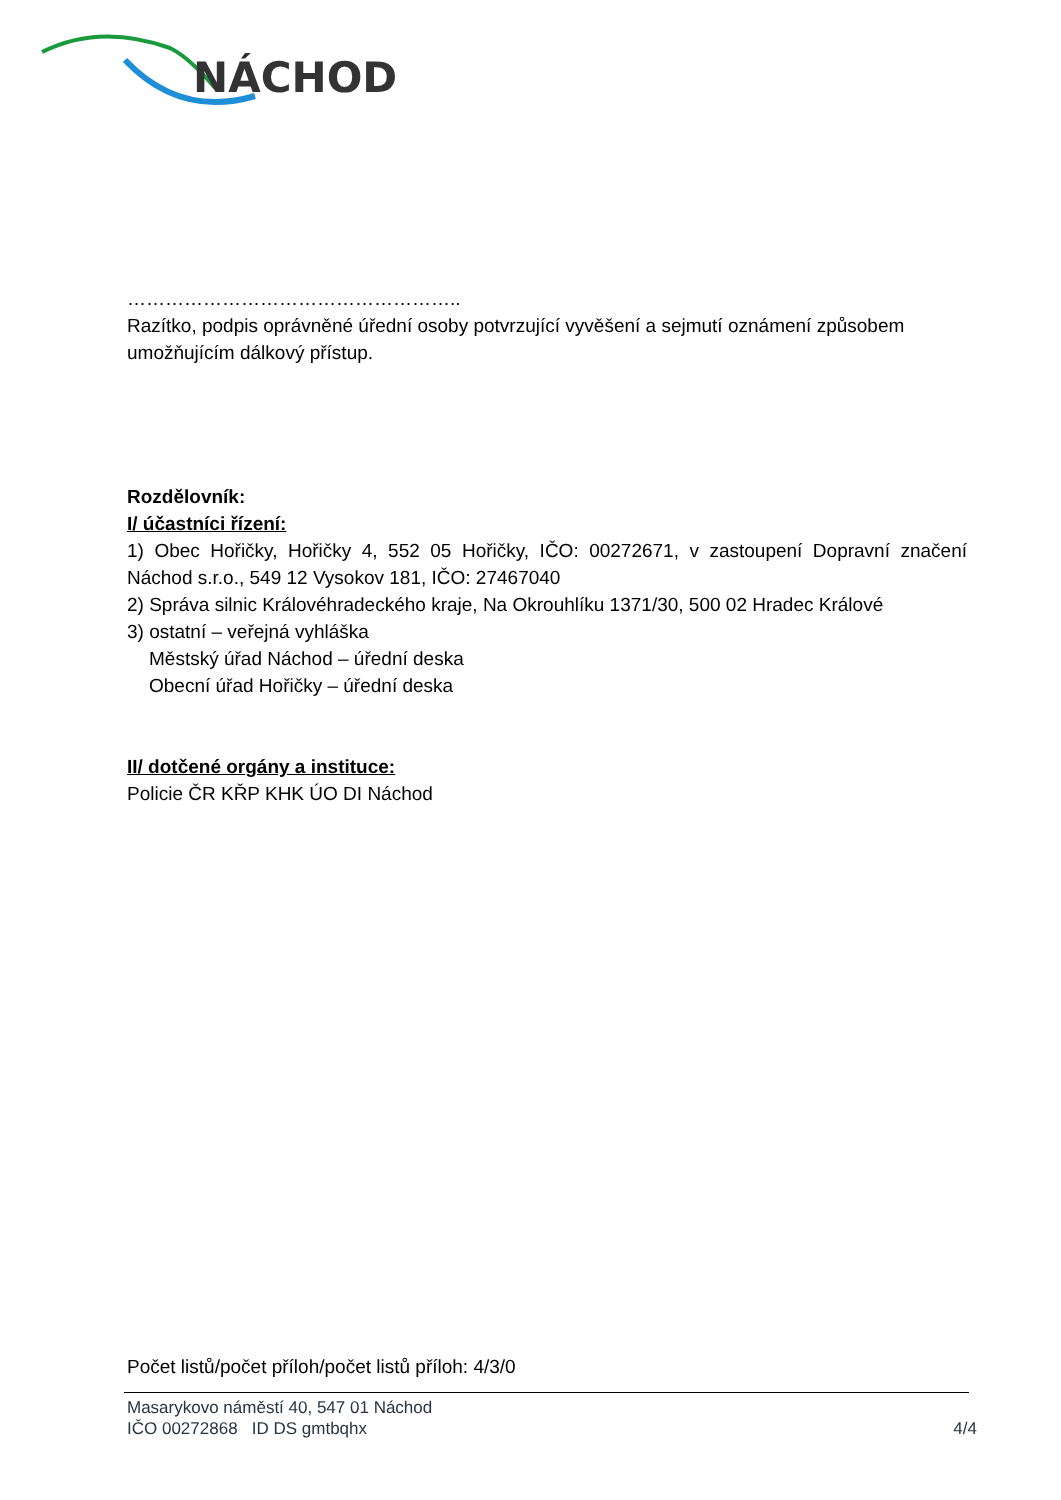NÁCHOD
……………………………………………..
Razítko, podpis oprávněné úřední osoby potvrzující vyvěšení a sejmutí oznámení způsobem umožňujícím dálkový přístup.
Rozdělovník:
I/ účastníci řízení:
1) Obec Hořičky, Hořičky 4, 552 05 Hořičky, IČO: 00272671, v zastoupení Dopravní značení Náchod s.r.o., 549 12 Vysokov 181, IČO: 27467040
2) Správa silnic Královéhradeckého kraje, Na Okrouhlíku 1371/30, 500 02 Hradec Králové
3) ostatní – veřejná vyhláška
Městský úřad Náchod – úřední deska
Obecní úřad Hořičky – úřední deska
II/ dotčené orgány a instituce:
Policie ČR KŘP KHK ÚO DI Náchod
Počet listů/počet příloh/počet listů příloh: 4/3/0
Masarykovo náměstí 40, 547 01 Náchod
IČO 00272868 ID DS gmtbqhx 4/4